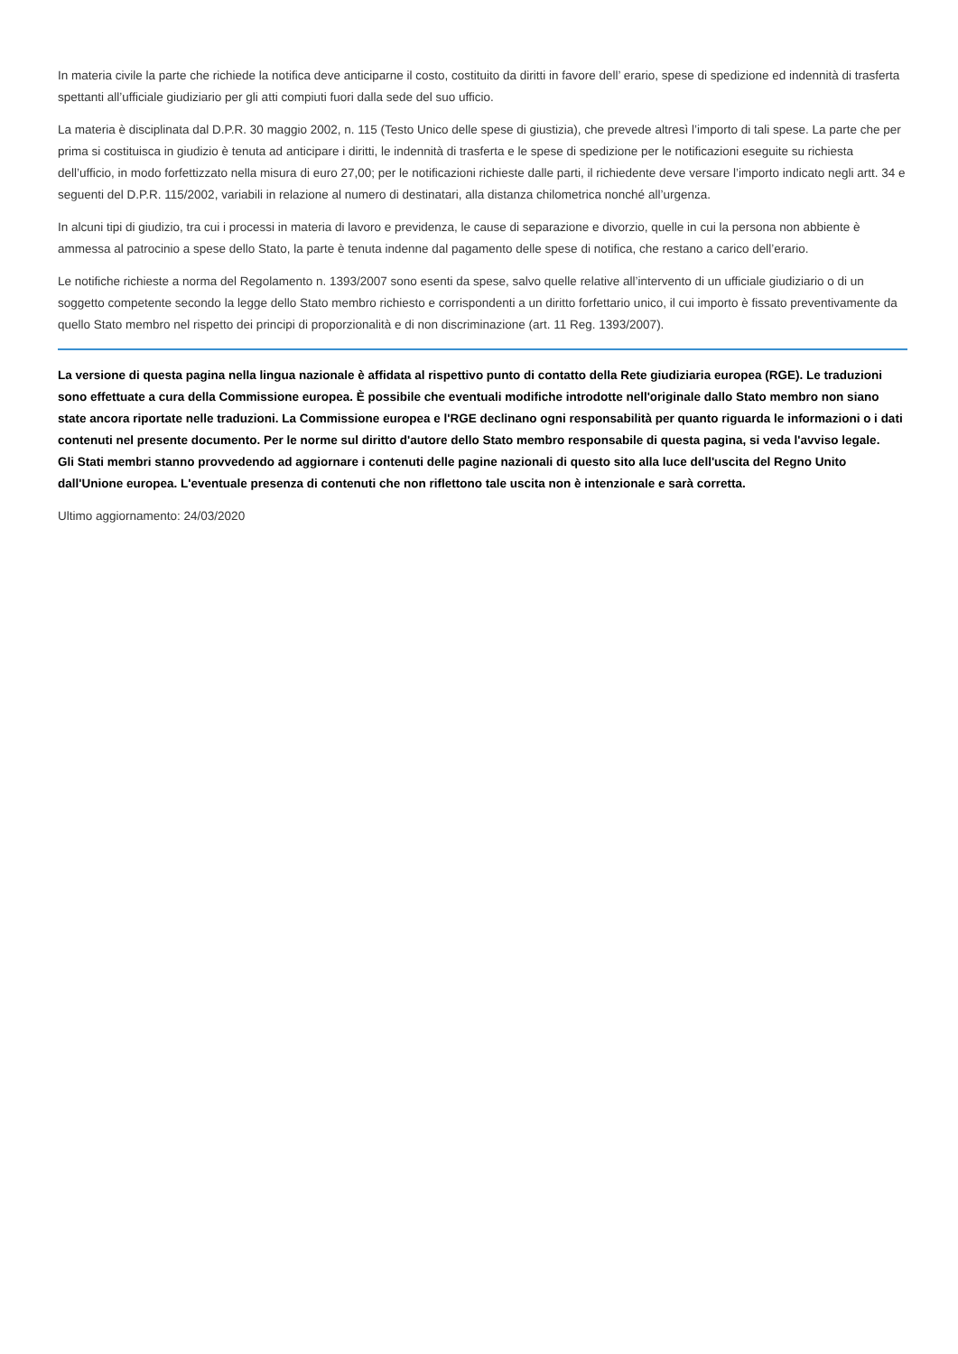In materia civile la parte che richiede la notifica deve anticiparne il costo, costituito da diritti in favore dell’ erario, spese di spedizione ed indennità di trasferta spettanti all’ufficiale giudiziario per gli atti compiuti fuori dalla sede del suo ufficio.
La materia è disciplinata dal D.P.R. 30 maggio 2002, n. 115 (Testo Unico delle spese di giustizia), che prevede altresì l’importo di tali spese. La parte che per prima si costituisca in giudizio è tenuta ad anticipare i diritti, le indennità di trasferta e le spese di spedizione per le notificazioni eseguite su richiesta dell’ufficio, in modo forfettizzato nella misura di euro 27,00; per le notificazioni richieste dalle parti, il richiedente deve versare l’importo indicato negli artt. 34 e seguenti del D.P.R. 115/2002, variabili in relazione al numero di destinatari, alla distanza chilometrica nonché all’urgenza.
In alcuni tipi di giudizio, tra cui i processi in materia di lavoro e previdenza, le cause di separazione e divorzio, quelle in cui la persona non abbiente è ammessa al patrocinio a spese dello Stato, la parte è tenuta indenne dal pagamento delle spese di notifica, che restano a carico dell’erario.
Le notifiche richieste a norma del Regolamento n. 1393/2007 sono esenti da spese, salvo quelle relative all’intervento di un ufficiale giudiziario o di un soggetto competente secondo la legge dello Stato membro richiesto e corrispondenti a un diritto forfettario unico, il cui importo è fissato preventivamente da quello Stato membro nel rispetto dei principi di proporzionalità e di non discriminazione (art. 11 Reg. 1393/2007).
La versione di questa pagina nella lingua nazionale è affidata al rispettivo punto di contatto della Rete giudiziaria europea (RGE). Le traduzioni sono effettuate a cura della Commissione europea. È possibile che eventuali modifiche introdotte nell'originale dallo Stato membro non siano state ancora riportate nelle traduzioni. La Commissione europea e l'RGE declinano ogni responsabilità per quanto riguarda le informazioni o i dati contenuti nel presente documento. Per le norme sul diritto d'autore dello Stato membro responsabile di questa pagina, si veda l'avviso legale.
Gli Stati membri stanno provvedendo ad aggiornare i contenuti delle pagine nazionali di questo sito alla luce dell'uscita del Regno Unito dall'Unione europea. L'eventuale presenza di contenuti che non riflettono tale uscita non è intenzionale e sarà corretta.
Ultimo aggiornamento: 24/03/2020